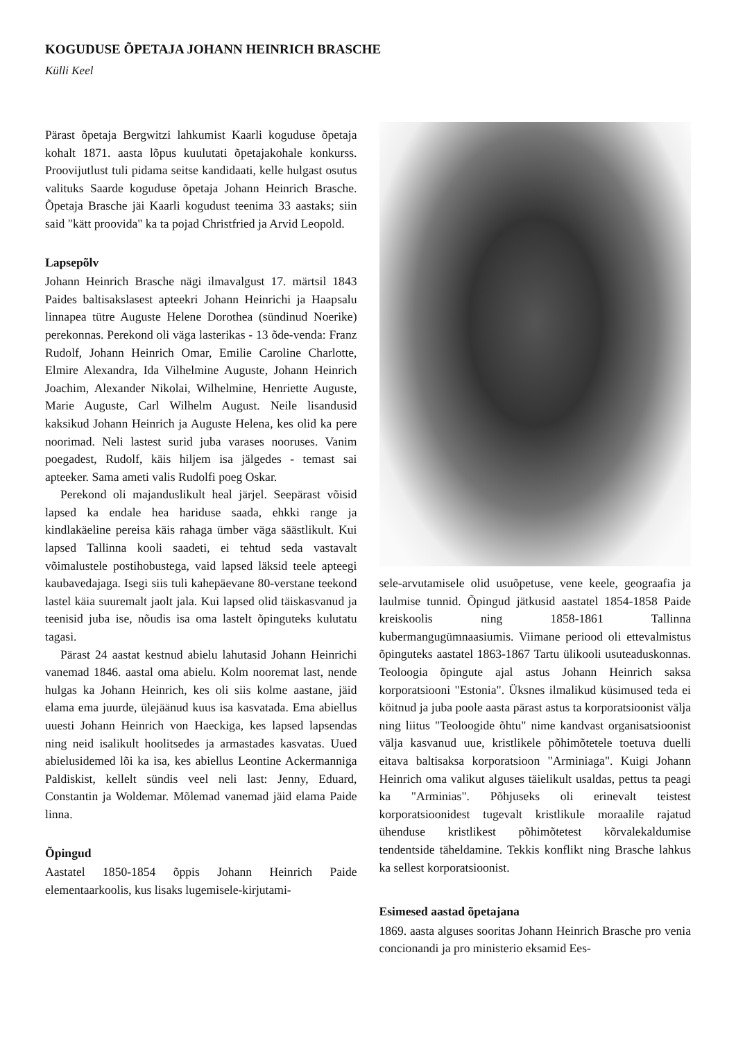KOGUDUSE ÕPETAJA JOHANN HEINRICH BRASCHE
Külli Keel
Pärast õpetaja Bergwitzi lahkumist Kaarli koguduse õpetaja kohalt 1871. aasta lõpus kuulutati õpetajakohale konkurss. Proovijutlust tuli pidama seitse kandidaati, kelle hulgast osutus valituks Saarde koguduse õpetaja Johann Heinrich Brasche. Õpetaja Brasche jäi Kaarli kogudust teenima 33 aastaks; siin said "kätt proovida" ka ta pojad Christfried ja Arvid Leopold.
Lapsepõlv
Johann Heinrich Brasche nägi ilmavalgust 17. märtsil 1843 Paides baltisakslasest apteekri Johann Heinrichi ja Haapsalu linnapea tütre Auguste Helene Dorothea (sündinud Noerike) perekonnas. Perekond oli väga lasterikas - 13 õde-venda: Franz Rudolf, Johann Heinrich Omar, Emilie Caroline Charlotte, Elmire Alexandra, Ida Vilhelmine Auguste, Johann Heinrich Joachim, Alexander Nikolai, Wilhelmine, Henriette Auguste, Marie Auguste, Carl Wilhelm August. Neile lisandusid kaksikud Johann Heinrich ja Auguste Helena, kes olid ka pere noorimad. Neli lastest surid juba varases nooruses. Vanim poegadest, Rudolf, käis hiljem isa jälgedes - temast sai apteeker. Sama ameti valis Rudolfi poeg Oskar.
Perekond oli majanduslikult heal järjel. Seepärast võisid lapsed ka endale hea hariduse saada, ehkki range ja kindlakäeline pereisa käis rahaga ümber väga säästlikult. Kui lapsed Tallinna kooli saadeti, ei tehtud seda vastavalt võimalustele postihobustega, vaid lapsed läksid teele apteegi kaubavedajaga. Isegi siis tuli kahepäevane 80-verstane teekond lastel käia suuremalt jaolt jala. Kui lapsed olid täiskasvanud ja teenisid juba ise, nõudis isa oma lastelt õpinguteks kulutatu tagasi.
Pärast 24 aastat kestnud abielu lahutasid Johann Heinrichi vanemad 1846. aastal oma abielu. Kolm nooremat last, nende hulgas ka Johann Heinrich, kes oli siis kolme aastane, jäid elama ema juurde, ülejäänud kuus isa kasvatada. Ema abiellus uuesti Johann Heinrich von Haeckiga, kes lapsed lapsendas ning neid isalikult hoolitsedes ja armastades kasvatas. Uued abielusidemed lõi ka isa, kes abiellus Leontine Ackermanniga Paldiskist, kellelt sündis veel neli last: Jenny, Eduard, Constantin ja Woldemar. Mõlemad vanemad jäid elama Paide linna.
Õpingud
Aastatel 1850-1854 õppis Johann Heinrich Paide elementaarkoolis, kus lisaks lugemisele-kirjutami-
sele-arvutamisele olid usuõpetuse, vene keele, geograafia ja laulmise tunnid. Õpingud jätkusid aastatel 1854-1858 Paide kreiskoolis ning 1858-1861 Tallinna kubermangugümnaasiumis. Viimane periood oli ettevalmistus õpinguteks aastatel 1863-1867 Tartu ülikooli usuteaduskonnas. Teoloogia õpingute ajal astus Johann Heinrich saksa korporatsiooni "Estonia". Üksnes ilmalikud küsimused teda ei köitnud ja juba poole aasta pärast astus ta korporatsioonist välja ning liitus "Teoloogide õhtu" nime kandvast organisatsioonist välja kasvanud uue, kristlikele põhimõtetele toetuva duelli eitava baltisaksa korporatsioon "Arminiaga". Kuigi Johann Heinrich oma valikut alguses täielikult usaldas, pettus ta peagi ka "Arminias". Põhjuseks oli erinevalt teistest korporatsioonidest tugevalt kristlikule moraalile rajatud ühenduse kristlikest põhimõtetest kõrvalekaldumise tendentside tähelda­mine. Tekkis konflikt ning Brasche lahkus ka sellest korporatsioonist.
Esimesed aastad õpetajana
1869. aasta alguses sooritas Johann Heinrich Brasche pro venia concionandi ja pro ministerio eksamid Ees-